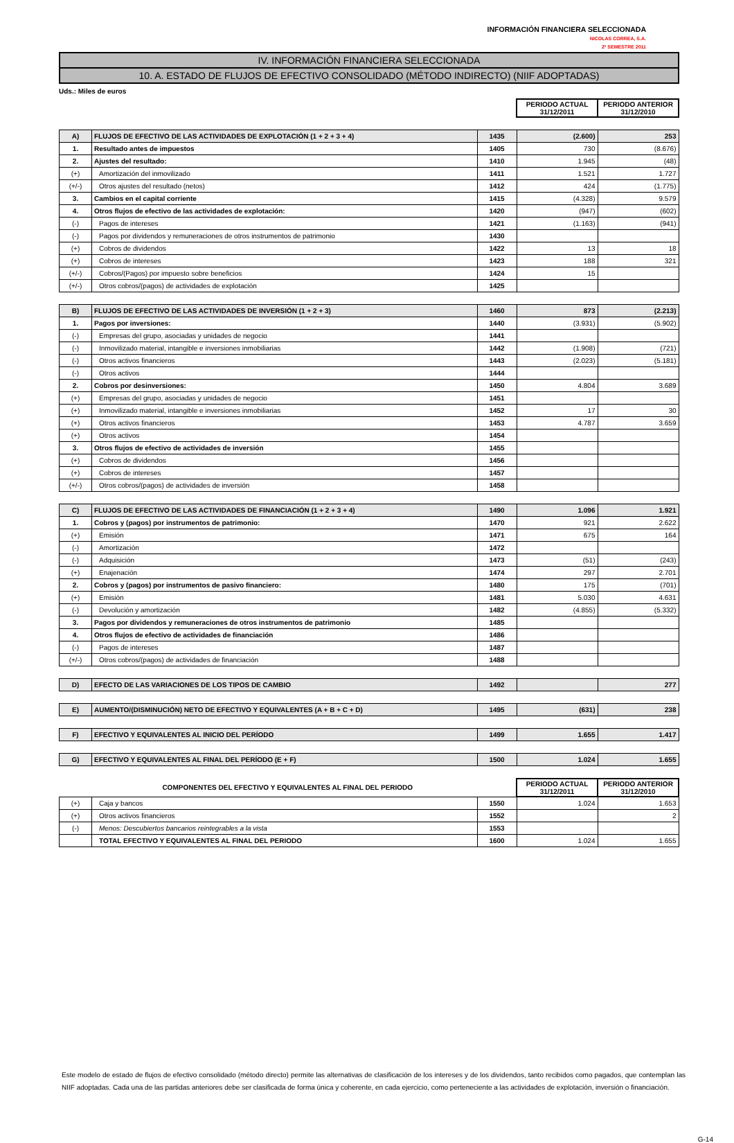INFORMACIÓN FINANCIERA SELECCIONADA
NICOLAS CORREA, S.A.
2º SEMESTRE 2011
IV. INFORMACIÓN FINANCIERA SELECCIONADA
10. A. ESTADO DE FLUJOS DE EFECTIVO CONSOLIDADO (MÉTODO INDIRECTO) (NIIF ADOPTADAS)
Uds.: Miles de euros
| | | | PERIODO ACTUAL 31/12/2011 | PERIODO ANTERIOR 31/12/2010 |
| A) | FLUJOS DE EFECTIVO DE LAS ACTIVIDADES DE EXPLOTACIÓN (1 + 2 + 3 + 4) | 1435 | (2.600) | 253 |
| 1. | Resultado antes de impuestos | 1405 | 730 | (8.676) |
| 2. | Ajustes del resultado: | 1410 | 1.945 | (48) |
| (+) | Amortización del inmovilizado | 1411 | 1.521 | 1.727 |
| (+/-) | Otros ajustes del resultado (netos) | 1412 | 424 | (1.775) |
| 3. | Cambios en el capital corriente | 1415 | (4.328) | 9.579 |
| 4. | Otros flujos de efectivo de las actividades de explotación: | 1420 | (947) | (602) |
| (-) | Pagos de intereses | 1421 | (1.163) | (941) |
| (-) | Pagos por dividendos y remuneraciones de otros instrumentos de patrimonio | 1430 | | |
| (+) | Cobros de dividendos | 1422 | 13 | 18 |
| (+) | Cobros de intereses | 1423 | 188 | 321 |
| (+/-) | Cobros/(Pagos) por impuesto sobre beneficios | 1424 | 15 | |
| (+/-) | Otros cobros/(pagos) de actividades de explotación | 1425 | | |
| B) | FLUJOS DE EFECTIVO DE LAS ACTIVIDADES DE INVERSIÓN (1 + 2 + 3) | 1460 | 873 | (2.213) |
| 1. | Pagos por inversiones: | 1440 | (3.931) | (5.902) |
| (-) | Empresas del grupo, asociadas y unidades de negocio | 1441 | | |
| (-) | Inmovilizado material, intangible e inversiones inmobiliarias | 1442 | (1.908) | (721) |
| (-) | Otros activos financieros | 1443 | (2.023) | (5.181) |
| (-) | Otros activos | 1444 | | |
| 2. | Cobros por desinversiones: | 1450 | 4.804 | 3.689 |
| (+) | Empresas del grupo, asociadas y unidades de negocio | 1451 | | |
| (+) | Inmovilizado material, intangible e inversiones inmobiliarias | 1452 | 17 | 30 |
| (+) | Otros activos financieros | 1453 | 4.787 | 3.659 |
| (+) | Otros activos | 1454 | | |
| 3. | Otros flujos de efectivo de actividades de inversión | 1455 | | |
| (+) | Cobros de dividendos | 1456 | | |
| (+) | Cobros de intereses | 1457 | | |
| (+/-) | Otros cobros/(pagos) de actividades de inversión | 1458 | | |
| C) | FLUJOS DE EFECTIVO DE LAS ACTIVIDADES DE FINANCIACIÓN (1 + 2 + 3 + 4) | 1490 | 1.096 | 1.921 |
| 1. | Cobros y (pagos) por instrumentos de patrimonio: | 1470 | 921 | 2.622 |
| (+) | Emisión | 1471 | 675 | 164 |
| (-) | Amortización | 1472 | | |
| (-) | Adquisición | 1473 | (51) | (243) |
| (+) | Enajenación | 1474 | 297 | 2.701 |
| 2. | Cobros y (pagos) por instrumentos de pasivo financiero: | 1480 | 175 | (701) |
| (+) | Emisión | 1481 | 5.030 | 4.631 |
| (-) | Devolución y amortización | 1482 | (4.855) | (5.332) |
| 3. | Pagos por dividendos y remuneraciones de otros instrumentos de patrimonio | 1485 | | |
| 4. | Otros flujos de efectivo de actividades de financiación | 1486 | | |
| (-) | Pagos de intereses | 1487 | | |
| (+/-) | Otros cobros/(pagos) de actividades de financiación | 1488 | | |
| D) | EFECTO DE LAS VARIACIONES DE LOS TIPOS DE CAMBIO | 1492 | | 277 |
| E) | AUMENTO/(DISMINUCIÓN) NETO DE EFECTIVO Y EQUIVALENTES (A + B + C + D) | 1495 | (631) | 238 |
| F) | EFECTIVO Y EQUIVALENTES AL INICIO DEL PERÍODO | 1499 | 1.655 | 1.417 |
| G) | EFECTIVO Y EQUIVALENTES AL FINAL DEL PERÍODO (E + F) | 1500 | 1.024 | 1.655 |
| COMPONENTES DEL EFECTIVO Y EQUIVALENTES AL FINAL DEL PERIODO | | | PERIODO ACTUAL 31/12/2011 | PERIODO ANTERIOR 31/12/2010 |
| (+) | Caja y bancos | 1550 | 1.024 | 1.653 |
| (+) | Otros activos financieros | 1552 | | 2 |
| (-) | Menos: Descubiertos bancarios reintegrables a la vista | 1553 | | |
| | TOTAL EFECTIVO Y EQUIVALENTES AL FINAL DEL PERIODO | 1600 | 1.024 | 1.655 |
Este modelo de estado de flujos de efectivo consolidado (método directo) permite las alternativas de clasificación de los intereses y de los dividendos, tanto recibidos como pagados, que contemplan las NIIF adoptadas. Cada una de las partidas anteriores debe ser clasificada de forma única y coherente, en cada ejercicio, como perteneciente a las actividades de explotación, inversión o financiación.
G-14